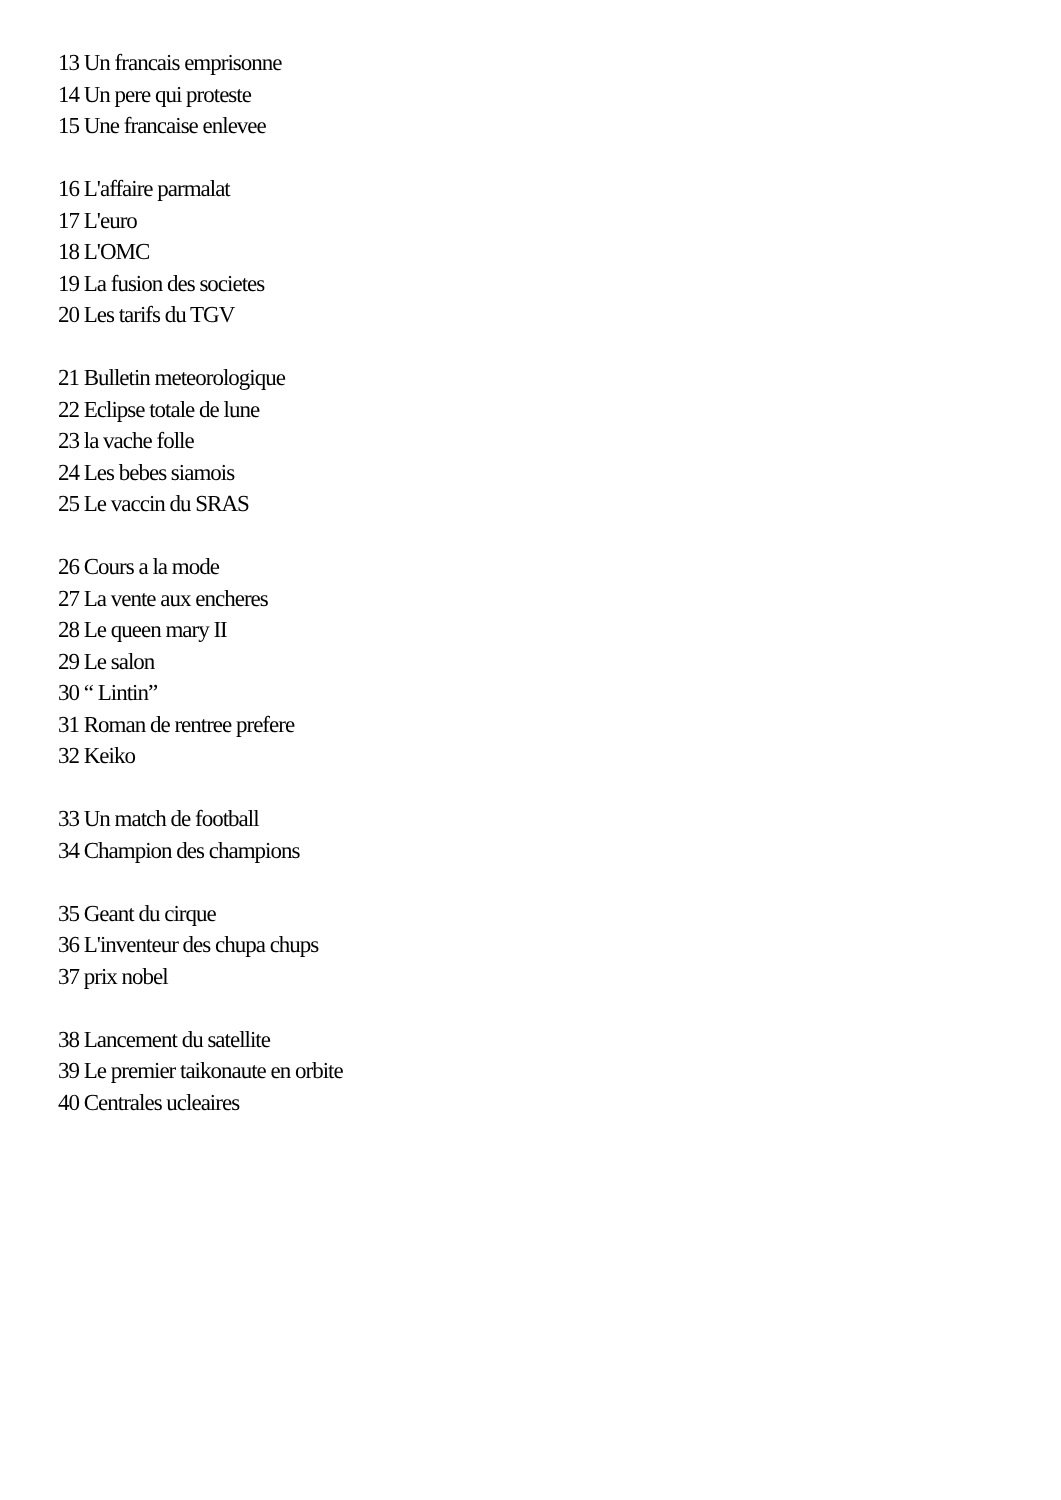13 Un francais emprisonne
14 Un pere qui proteste
15 Une francaise enlevee
16 L'affaire parmalat
17 L'euro
18 L'OMC
19 La fusion des societes
20 Les tarifs du TGV
21 Bulletin meteorologique
22 Eclipse totale de lune
23 la vache folle
24 Les bebes siamois
25 Le vaccin du SRAS
26 Cours a la mode
27 La vente aux encheres
28 Le queen mary II
29 Le salon
30 “ Lintin”
31 Roman de rentree prefere
32 Keiko
33 Un match de football
34 Champion des champions
35 Geant du cirque
36 L'inventeur des chupa chups
37 prix nobel
38 Lancement du satellite
39 Le premier taikonaute en orbite
40 Centrales ucleaires